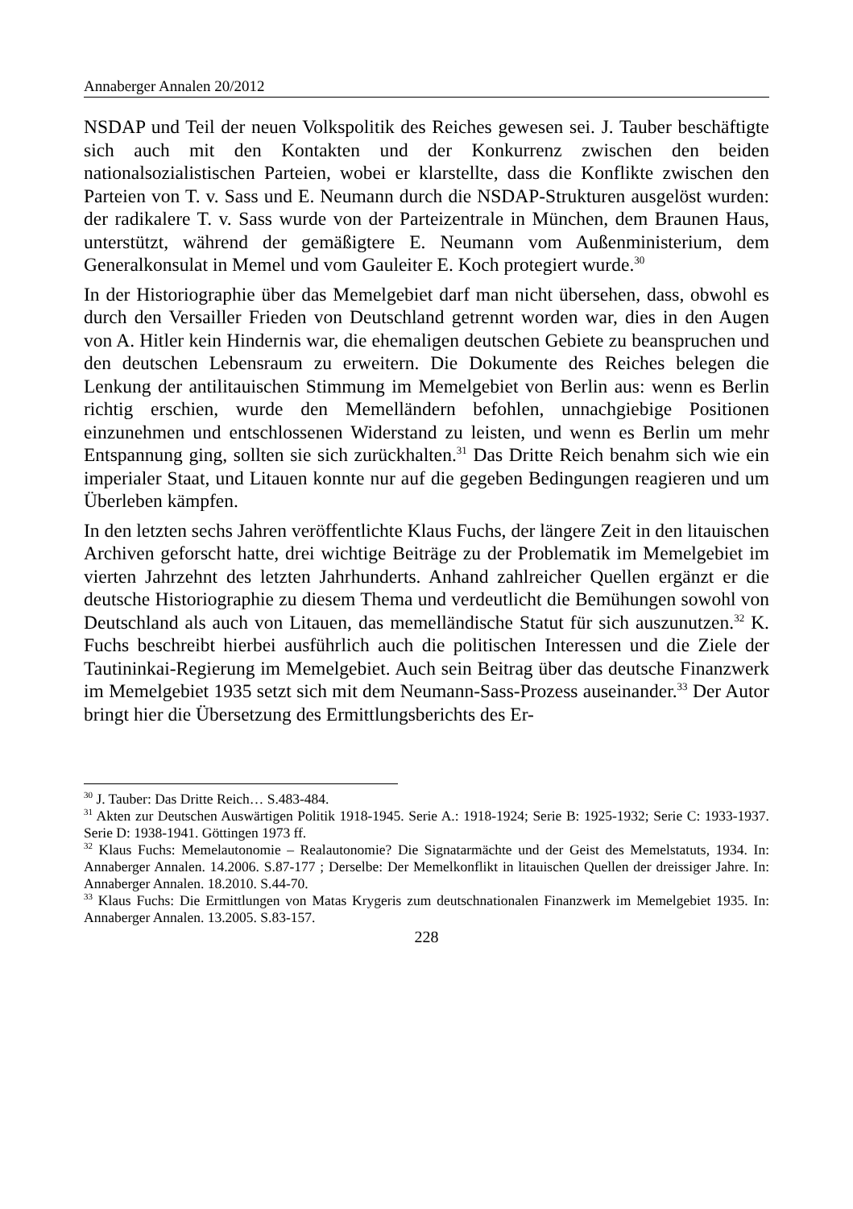Annaberger Annalen 20/2012
NSDAP und Teil der neuen Volkspolitik des Reiches gewesen sei. J. Tauber beschäftigte sich auch mit den Kontakten und der Konkurrenz zwischen den beiden nationalsozialistischen Parteien, wobei er klarstellte, dass die Konflikte zwischen den Parteien von T. v. Sass und E. Neumann durch die NSDAP-Strukturen ausgelöst wurden: der radikalere T. v. Sass wurde von der Partei­zentrale in München, dem Braunen Haus, unterstützt, während der gemäßigtere E. Neumann vom Außenministerium, dem Generalkonsulat in Memel und vom Gauleiter E. Koch protegiert wurde.<sup>30</sup>
In der Historiographie über das Memelgebiet darf man nicht übersehen, dass, obwohl es durch den Versailler Frieden von Deutschland getrennt worden war, dies in den Augen von A. Hitler kein Hindernis war, die ehemaligen deutschen Gebiete zu beanspruchen und den deutschen Lebensraum zu erweitern. Die Dokumente des Reiches belegen die Lenkung der antilitauischen Stimmung im Memelgebiet von Berlin aus: wenn es Berlin richtig erschien, wurde den Memelländern befohlen, unnachgiebige Positionen einzunehmen und ent­schlossenen Widerstand zu leisten, und wenn es Berlin um mehr Entspannung ging, sollten sie sich zurückhalten.<sup>31</sup> Das Dritte Reich benahm sich wie ein imperialer Staat, und Litauen konnte nur auf die gegeben Bedingungen reagie­ren und um Überleben kämpfen.
In den letzten sechs Jahren veröffentlichte Klaus Fuchs, der längere Zeit in den litauischen Archiven geforscht hatte, drei wichtige Beiträge zu der Problematik im Memelgebiet im vierten Jahrzehnt des letzten Jahrhunderts. Anhand zahl­reicher Quellen ergänzt er die deutsche Historiographie zu diesem Thema und verdeutlicht die Bemühungen sowohl von Deutschland als auch von Litauen, das memelländische Statut für sich auszunutzen.<sup>32</sup> K. Fuchs beschreibt hierbei ausführlich auch die politischen Interessen und die Ziele der Tautininkai-Regierung im Memelgebiet. Auch sein Beitrag über das deutsche Finanzwerk im Memelgebiet 1935 setzt sich mit dem Neumann-Sass-Prozess auseinan­der.<sup>33</sup> Der Autor bringt hier die Übersetzung des Ermittlungsberichts des Er-
<sup>30</sup> J. Tauber: Das Dritte Reich… S.483-484.
<sup>31</sup> Akten zur Deutschen Auswärtigen Politik 1918-1945. Serie A.: 1918-1924; Serie B: 1925-1932; Serie C: 1933-1937. Serie D: 1938-1941. Göttingen 1973 ff.
<sup>32</sup> Klaus Fuchs: Memelautonomie – Realautonomie? Die Signatarmächte und der Geist des Memelstatuts, 1934. In: Annaberger Annalen. 14.2006. S.87-177 ; Derselbe: Der Memelkonflikt in litauischen Quellen der dreissiger Jahre. In: Annaberger Annalen. 18.2010. S.44-70.
<sup>33</sup> Klaus Fuchs: Die Ermittlungen von Matas Krygeris zum deutschnationalen Finanzwerk im Memelgebiet 1935. In: Annaberger Annalen. 13.2005. S.83-157.
228